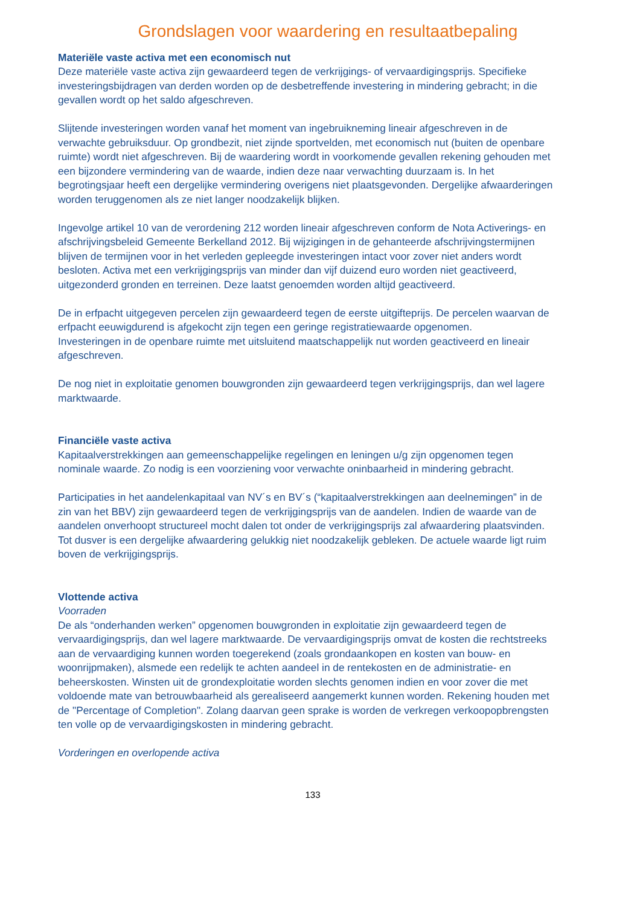Grondslagen voor waardering en resultaatbepaling
Materiële vaste activa met een economisch nut
Deze materiële vaste activa zijn gewaardeerd tegen de verkrijgings- of vervaardigingsprijs. Specifieke investeringsbijdragen van derden worden op de desbetreffende investering in mindering gebracht; in die gevallen wordt op het saldo afgeschreven.
Slijtende investeringen worden vanaf het moment van ingebruikneming lineair afgeschreven in de verwachte gebruiksduur. Op grondbezit, niet zijnde sportvelden, met economisch nut (buiten de openbare ruimte) wordt niet afgeschreven. Bij de waardering wordt in voorkomende gevallen rekening gehouden met een bijzondere vermindering van de waarde, indien deze naar verwachting duurzaam is. In het begrotingsjaar heeft een dergelijke vermindering overigens niet plaatsgevonden. Dergelijke afwaarderingen worden teruggenomen als ze niet langer noodzakelijk blijken.
Ingevolge artikel 10 van de verordening 212 worden lineair afgeschreven conform de Nota Activerings- en afschrijvingsbeleid Gemeente Berkelland 2012. Bij wijzigingen in de gehanteerde afschrijvingstermijnen blijven de termijnen voor in het verleden gepleegde investeringen intact voor zover niet anders wordt besloten. Activa met een verkrijgingsprijs van minder dan vijf duizend euro worden niet geactiveerd, uitgezonderd gronden en terreinen. Deze laatst genoemden worden altijd geactiveerd.
De in erfpacht uitgegeven percelen zijn gewaardeerd tegen de eerste uitgifteprijs. De percelen waarvan de erfpacht eeuwigdurend is afgekocht zijn tegen een geringe registratiewaarde opgenomen.
Investeringen in de openbare ruimte met uitsluitend maatschappelijk nut worden geactiveerd en lineair afgeschreven.
De nog niet in exploitatie genomen bouwgronden zijn gewaardeerd tegen verkrijgingsprijs, dan wel lagere marktwaarde.
Financiële vaste activa
Kapitaalverstrekkingen aan gemeenschappelijke regelingen en leningen u/g zijn opgenomen tegen nominale waarde. Zo nodig is een voorziening voor verwachte oninbaarheid in mindering gebracht.
Participaties in het aandelenkapitaal van NV´s en BV´s (“kapitaalverstrekkingen aan deelnemingen” in de zin van het BBV) zijn gewaardeerd tegen de verkrijgingsprijs van de aandelen. Indien de waarde van de aandelen onverhoopt structureel mocht dalen tot onder de verkrijgingsprijs zal afwaardering plaatsvinden. Tot dusver is een dergelijke afwaardering gelukkig niet noodzakelijk gebleken. De actuele waarde ligt ruim boven de verkrijgingsprijs.
Vlottende activa
Voorraden
De als “onderhanden werken” opgenomen bouwgronden in exploitatie zijn gewaardeerd tegen de vervaardigingsprijs, dan wel lagere marktwaarde. De vervaardigingsprijs omvat de kosten die rechtstreeks aan de vervaardiging kunnen worden toegerekend (zoals grondaankopen en kosten van bouw- en woonrijpmaken), alsmede een redelijk te achten aandeel in de rentekosten en de administratie- en beheerskosten. Winsten uit de grondexploitatie worden slechts genomen indien en voor zover die met voldoende mate van betrouwbaarheid als gerealiseerd aangemerkt kunnen worden. Rekening houden met de "Percentage of Completion". Zolang daarvan geen sprake is worden de verkregen verkoopopbrengsten ten volle op de vervaardigingskosten in mindering gebracht.
Vorderingen en overlopende activa
133